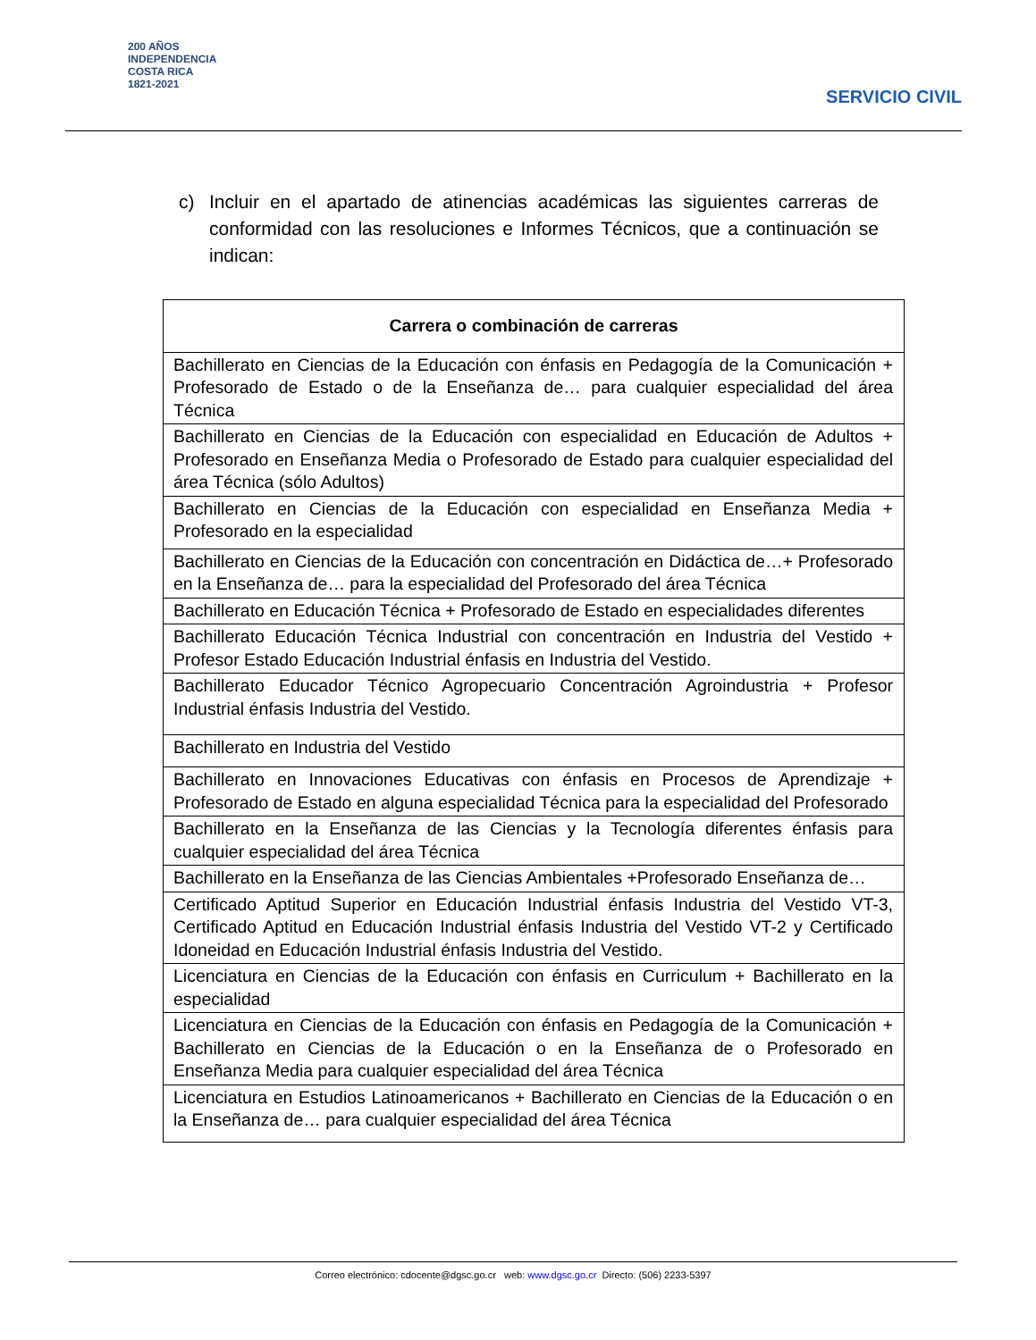200 AÑOS
INDEPENDENCIA
COSTA RICA
1821-2021
SERVICIO CIVIL
c) Incluir en el apartado de atinencias académicas las siguientes carreras de conformidad con las resoluciones e Informes Técnicos, que a continuación se indican:
| Carrera o combinación de carreras |
| --- |
| Bachillerato en Ciencias de la Educación con énfasis en Pedagogía de la Comunicación + Profesorado de Estado o de la Enseñanza de… para cualquier especialidad del área Técnica |
| Bachillerato en Ciencias de la Educación con especialidad en Educación de Adultos + Profesorado en Enseñanza Media o Profesorado de Estado para cualquier especialidad del área Técnica (sólo Adultos) |
| Bachillerato en Ciencias de la Educación con especialidad en Enseñanza Media + Profesorado en la especialidad |
| Bachillerato en Ciencias de la Educación con concentración en Didáctica de…+ Profesorado en la Enseñanza de… para la especialidad del Profesorado del área Técnica |
| Bachillerato en Educación Técnica + Profesorado de Estado en especialidades diferentes |
| Bachillerato Educación Técnica Industrial con concentración en Industria del Vestido + Profesor Estado Educación Industrial énfasis en Industria del Vestido. |
| Bachillerato Educador Técnico Agropecuario Concentración Agroindustria + Profesor Industrial énfasis Industria del Vestido. |
| Bachillerato en Industria del Vestido |
| Bachillerato en Innovaciones Educativas con énfasis en Procesos de Aprendizaje + Profesorado de Estado en alguna especialidad Técnica para la especialidad del Profesorado |
| Bachillerato en la Enseñanza de las Ciencias y la Tecnología diferentes énfasis para cualquier especialidad del área Técnica |
| Bachillerato en la Enseñanza de las Ciencias Ambientales +Profesorado Enseñanza de… |
| Certificado Aptitud Superior en Educación Industrial énfasis Industria del Vestido VT-3, Certificado Aptitud en Educación Industrial énfasis Industria del Vestido VT-2 y Certificado Idoneidad en Educación Industrial énfasis Industria del Vestido. |
| Licenciatura en Ciencias de la Educación con énfasis en Curriculum + Bachillerato en la especialidad |
| Licenciatura en Ciencias de la Educación con énfasis en Pedagogía de la Comunicación + Bachillerato en Ciencias de la Educación o en la Enseñanza de o Profesorado en Enseñanza Media para cualquier especialidad del área Técnica |
| Licenciatura en Estudios Latinoamericanos + Bachillerato en Ciencias de la Educación o en la Enseñanza de… para cualquier especialidad del área Técnica |
Correo electrónico: cdocente@dgsc.go.cr web: www.dgsc.go.cr Directo: (506) 2233-5397